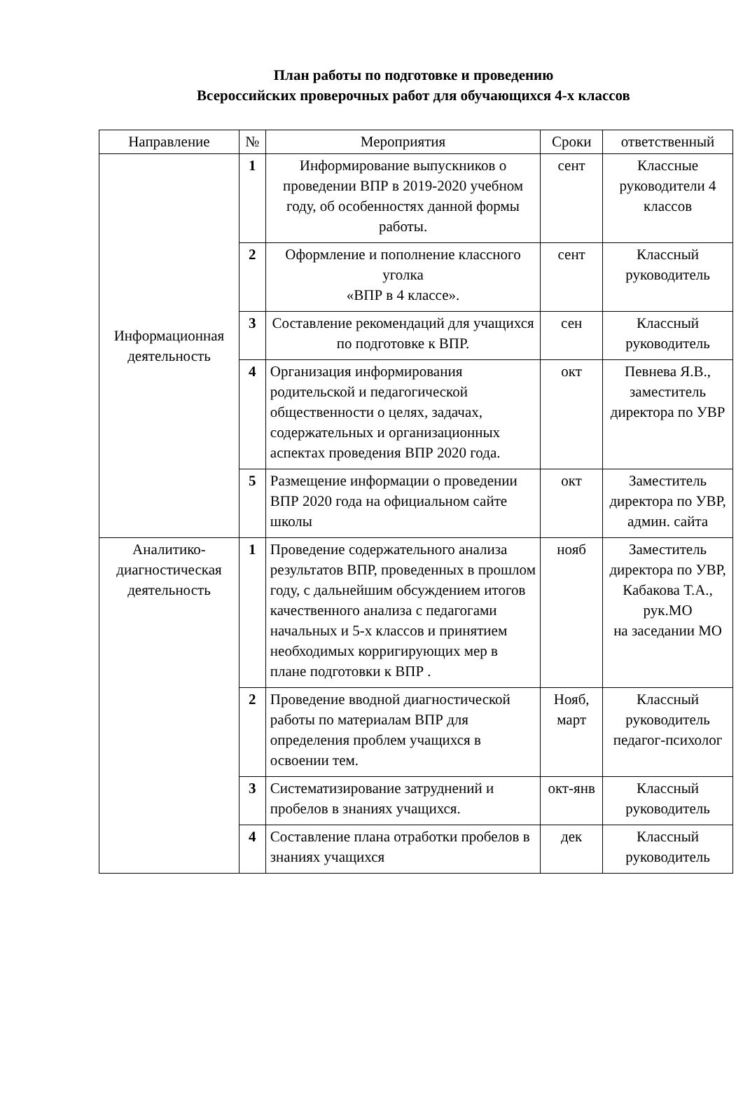План работы по подготовке и проведению
Всероссийских проверочных работ для обучающихся 4-х классов
| Направление | № | Мероприятия | Сроки | ответственный |
| --- | --- | --- | --- | --- |
| Информационная деятельность | 1 | Информирование выпускников о проведении ВПР в 2019-2020 учебном году, об особенностях данной формы работы. | сент | Классные руководители 4 классов |
| | 2 | Оформление и пополнение классного уголка «ВПР в 4 классе». | сент | Классный руководитель |
| | 3 | Составление рекомендаций для учащихся по подготовке к ВПР. | сен | Классный руководитель |
| | 4 | Организация информирования родительской и педагогической общественности о целях, задачах, содержательных и организационных аспектах проведения ВПР 2020 года. | окт | Певнева Я.В., заместитель директора по УВР |
| | 5 | Размещение информации о проведении ВПР 2020 года на официальном сайте школы | окт | Заместитель директора по УВР, админ. сайта |
| Аналитико-диагностическая деятельность | 1 | Проведение содержательного анализа результатов ВПР, проведенных в прошлом году, с дальнейшим обсуждением итогов качественного анализа с педагогами начальных и 5-х классов и принятием необходимых корригирующих мер в плане подготовки к ВПР . | нояб | Заместитель директора по УВР, Кабакова Т.А., рук.МО на заседании МО |
| | 2 | Проведение вводной диагностической работы по материалам ВПР для определения проблем учащихся в освоении тем. | Нояб, март | Классный руководитель педагог-психолог |
| | 3 | Систематизирование затруднений и пробелов в знаниях учащихся. | окт-янв | Классный руководитель |
| | 4 | Составление плана отработки пробелов в знаниях учащихся | дек | Классный руководитель |